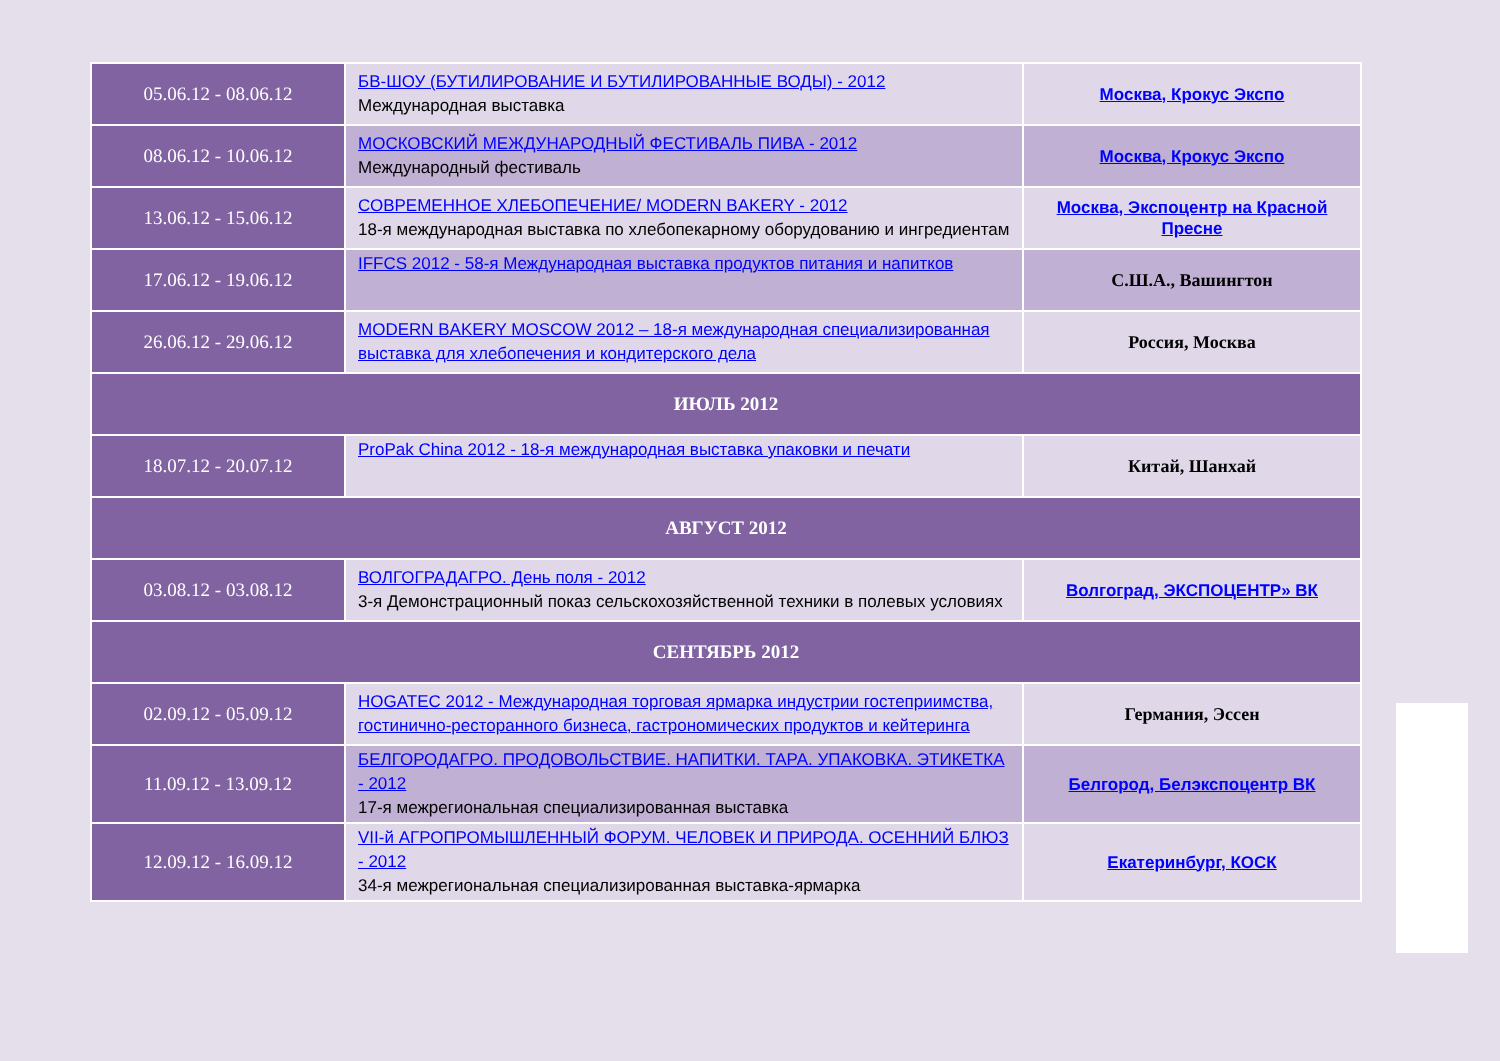| 05.06.12 - 08.06.12 | БВ-ШОУ (БУТИЛИРОВАНИЕ И БУТИЛИРОВАННЫЕ ВОДЫ) - 2012 Международная выставка | Москва, Крокус Экспо |
| 08.06.12 - 10.06.12 | МОСКОВСКИЙ МЕЖДУНАРОДНЫЙ ФЕСТИВАЛЬ ПИВА - 2012 Международный фестиваль | Москва, Крокус Экспо |
| 13.06.12 - 15.06.12 | СОВРЕМЕННОЕ ХЛЕБОПЕЧЕНИЕ/ MODERN BAKERY - 2012 18-я международная выставка по хлебопекарному оборудованию и ингредиентам | Москва, Экспоцентр на Красной Пресне |
| 17.06.12 - 19.06.12 | IFFCS 2012 - 58-я Международная выставка продуктов питания и напитков | С.Ш.А., Вашингтон |
| 26.06.12 - 29.06.12 | MODERN BAKERY MOSCOW 2012 – 18-я международная специализированная выставка для хлебопечения и кондитерского дела | Россия, Москва |
| ИЮЛЬ 2012 | | |
| 18.07.12 - 20.07.12 | ProPak China 2012 - 18-я международная выставка упаковки и печати | Китай, Шанхай |
| АВГУСТ 2012 | | |
| 03.08.12 - 03.08.12 | ВОЛГОГРАДАГРО. День поля - 2012 3-я Демонстрационный показ сельскохозяйственной техники в полевых условиях | Волгоград, ЭКСПОЦЕНТР» ВК |
| СЕНТЯБРЬ 2012 | | |
| 02.09.12 - 05.09.12 | HOGATEC 2012 - Международная торговая ярмарка индустрии гостеприимства, гостинично-ресторанного бизнеса, гастрономических продуктов и кейтеринга | Германия, Эссен |
| 11.09.12 - 13.09.12 | БЕЛГОРОДАГРО. ПРОДОВОЛЬСТВИЕ. НАПИТКИ. ТАРА. УПАКОВКА. ЭТИКЕТКА - 2012 17-я межрегиональная специализированная выставка | Белгород, Белэкспоцентр ВК |
| 12.09.12 - 16.09.12 | VII-й АГРОПРОМЫШЛЕННЫЙ ФОРУМ. ЧЕЛОВЕК И ПРИРОДА. ОСЕННИЙ БЛЮЗ - 2012 34-я межрегиональная специализированная выставка-ярмарка | Екатеринбург, КОСК |